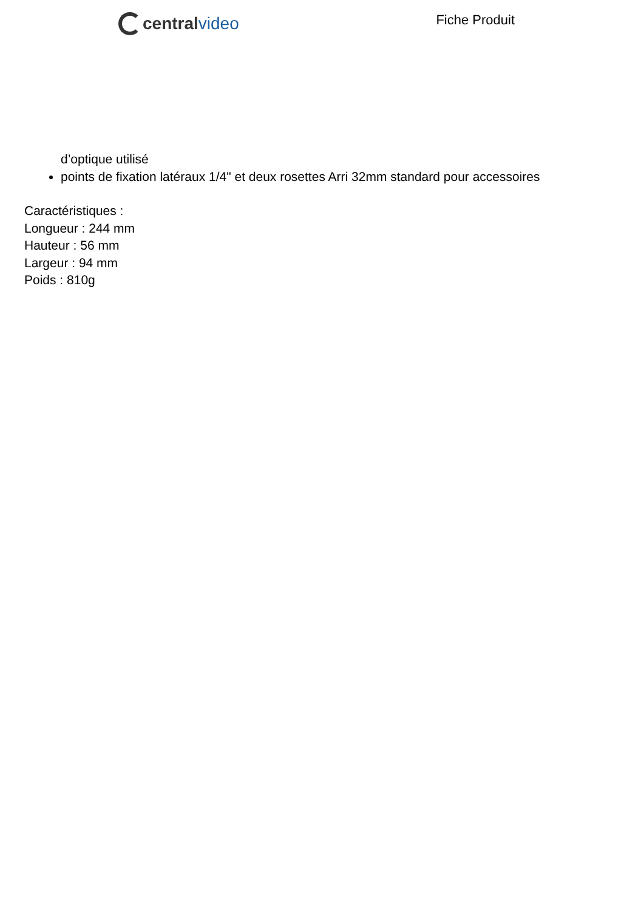central video
Fiche Produit
d’optique utilisé
points de fixation latéraux 1/4" et deux rosettes Arri 32mm standard pour accessoires
Caractéristiques :
Longueur : 244 mm
Hauteur : 56 mm
Largeur : 94 mm
Poids : 810g